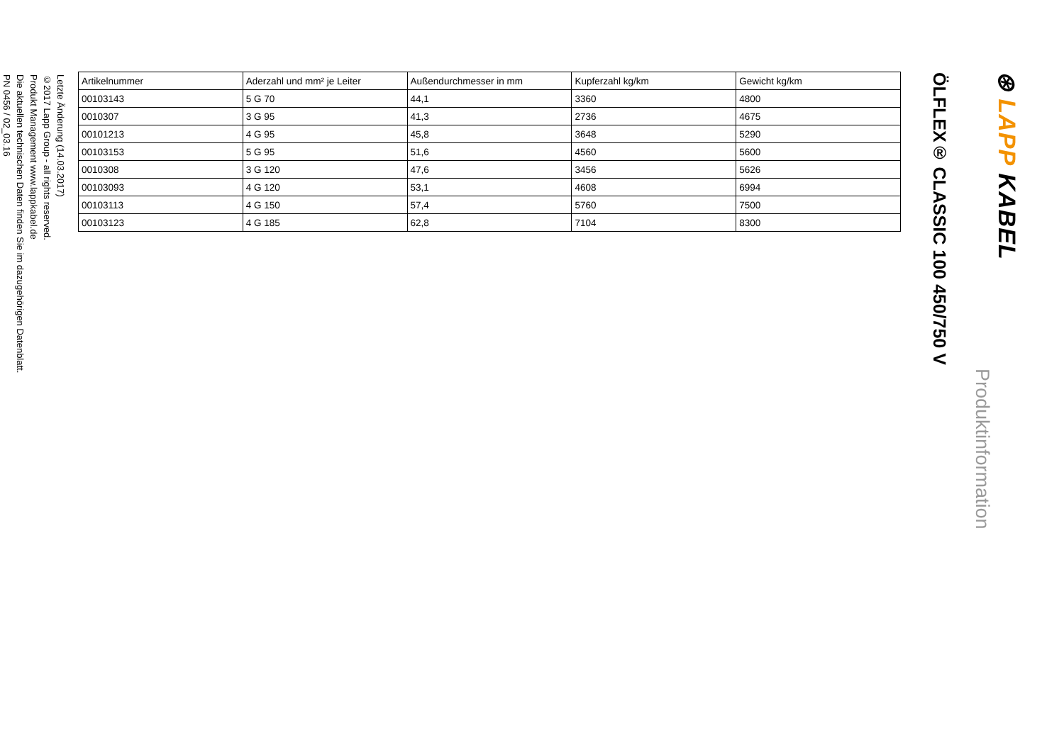⊛ LAPP KABEL
Produktinformation
ÖLFLEX® CLASSIC 100 450/750 V
| Artikelnummer | Aderzahl und mm² je Leiter | Außendurchmesser in mm | Kupferzahl kg/km | Gewicht kg/km |
| --- | --- | --- | --- | --- |
| 00103143 | 5 G 70 | 44,1 | 3360 | 4800 |
| 0010307 | 3 G 95 | 41,3 | 2736 | 4675 |
| 00101213 | 4 G 95 | 45,8 | 3648 | 5290 |
| 00103153 | 5 G 95 | 51,6 | 4560 | 5600 |
| 0010308 | 3 G 120 | 47,6 | 3456 | 5626 |
| 00103093 | 4 G 120 | 53,1 | 4608 | 6994 |
| 00103113 | 4 G 150 | 57,4 | 5760 | 7500 |
| 00103123 | 4 G 185 | 62,8 | 7104 | 8300 |
Letzte Änderung (14.03.2017)
©2017 Lapp Group - all rights reserved.
Produkt Management www.lappkabel.de
Die aktuellen technischen Daten finden Sie im dazugehörigen Datenblatt.
PN 0456 / 02_03.16